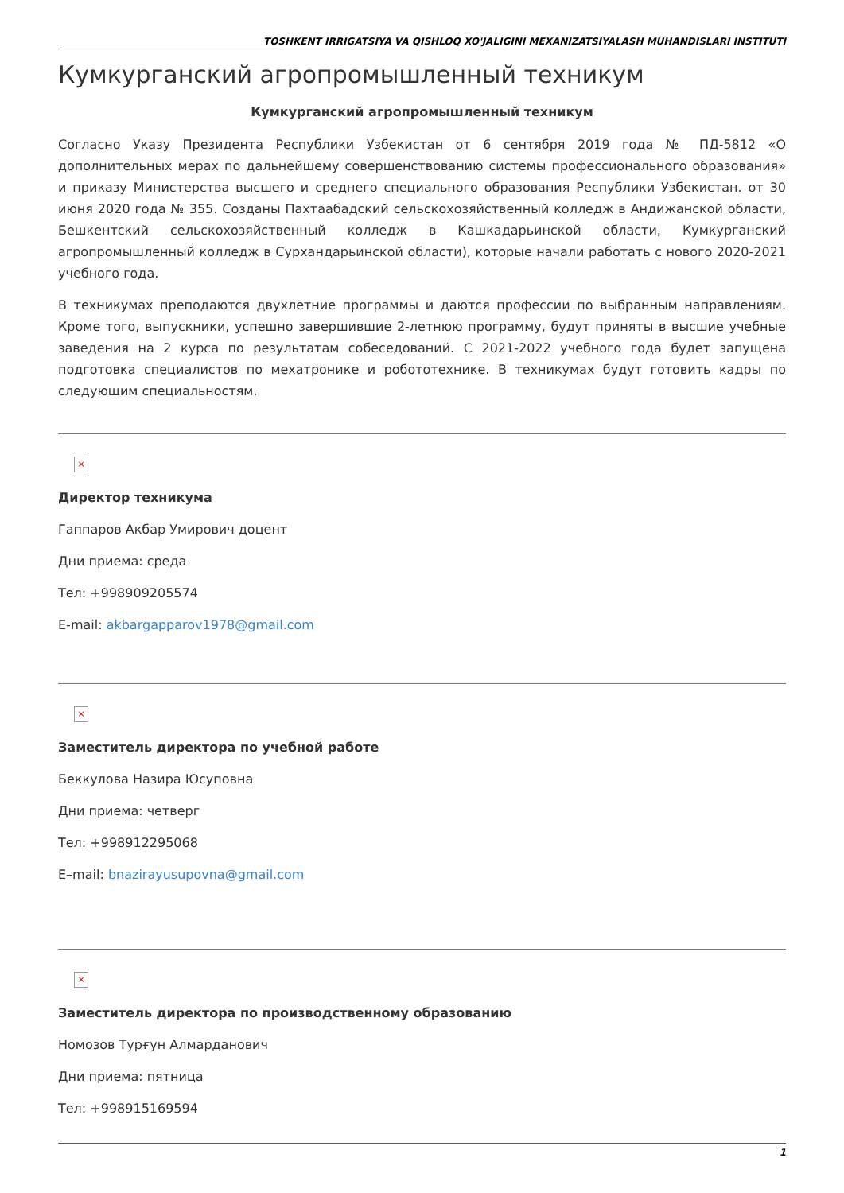TOSHKENT IRRIGATSIYA VA QISHLOQ XO'JALIGINI MEXANIZATSIYALASH MUHANDISLARI INSTITUTI
Кумкурганский агропромышленный техникум
Кумкурганский агропромышленный техникум
Согласно Указу Президента Республики Узбекистан от 6 сентября 2019 года № ПД-5812 «О дополнительных мерах по дальнейшему совершенствованию системы профессионального образования» и приказу Министерства высшего и среднего специального образования Республики Узбекистан. от 30 июня 2020 года № 355. Созданы Пахтаабадский сельскохозяйственный колледж в Андижанской области, Бешкентский сельскохозяйственный колледж в Кашкадарьинской области, Кумкурганский агропромышленный колледж в Сурхандарьинской области), которые начали работать с нового 2020-2021 учебного года.
В техникумах преподаются двухлетние программы и даются профессии по выбранным направлениям. Кроме того, выпускники, успешно завершившие 2-летнюю программу, будут приняты в высшие учебные заведения на 2 курса по результатам собеседований. С 2021-2022 учебного года будет запущена подготовка специалистов по мехатронике и робототехнике. В техникумах будут готовить кадры по следующим специальностям.
×
Директор техникума
Гаппаров Акбар Умирович доцент
Дни приема: среда
Тел: +998909205574
E-mail: akbargapparov1978@gmail.com
×
Заместитель директора по учебной работе
Беккулова Назира Юсуповна
Дни приема: четверг
Тел: +998912295068
E–mail: bnazirayusupovna@gmail.com
×
Заместитель директора по производственному образованию
Номозов Турғун Алмарданович
Дни приема: пятница
Тел: +998915169594
1